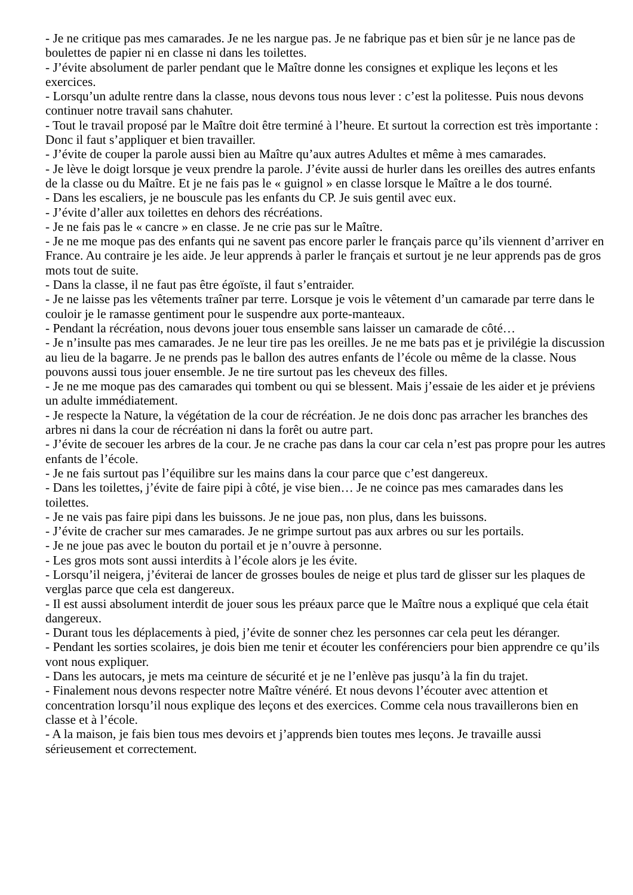- Je ne critique pas mes camarades. Je ne les nargue pas. Je ne fabrique pas et bien sûr je ne lance pas de boulettes de papier ni en classe ni dans les toilettes.
- J’évite absolument de parler pendant que le Maître donne les consignes et explique les leçons et les exercices.
- Lorsqu’un adulte rentre dans la classe, nous devons tous nous lever : c’est la politesse. Puis nous devons continuer notre travail sans chahuter.
- Tout le travail proposé par le Maître doit être terminé à l’heure. Et surtout la correction est très importante : Donc il faut s’appliquer et bien travailler.
- J’évite de couper la parole aussi bien au Maître qu’aux autres Adultes et même à mes camarades.
- Je lève le doigt lorsque je veux prendre la parole. J’évite aussi de hurler dans les oreilles des autres enfants de la classe ou du Maître. Et je ne fais pas le « guignol » en classe lorsque le Maître a le dos tourné.
- Dans les escaliers, je ne bouscule pas les enfants du CP. Je suis gentil avec eux.
- J’évite d’aller aux toilettes en dehors des récréations.
- Je ne fais pas le « cancre » en classe. Je ne crie pas sur le Maître.
- Je ne me moque pas des enfants qui ne savent pas encore parler le français parce qu’ils viennent d’arriver en France. Au contraire je les aide. Je leur apprends à parler le français et surtout je ne leur apprends pas de gros mots tout de suite.
- Dans la classe, il ne faut pas être égoïste, il faut s’entraider.
- Je ne laisse pas les vêtements traîner par terre. Lorsque je vois le vêtement d’un camarade par terre dans le couloir je le ramasse gentiment pour le suspendre aux porte-manteaux.
- Pendant la récréation, nous devons jouer tous ensemble sans laisser un camarade de côté…
- Je n’insulte pas mes camarades. Je ne leur tire pas les oreilles. Je ne me bats pas et je privilégie la discussion au lieu de la bagarre. Je ne prends pas le ballon des autres enfants de l’école ou même de la classe. Nous pouvons aussi tous jouer ensemble. Je ne tire surtout pas les cheveux des filles.
- Je ne me moque pas des camarades qui tombent ou qui se blessent. Mais j’essaie de les aider et je préviens un adulte immédiatement.
- Je respecte la Nature, la végétation de la cour de récréation. Je ne dois donc pas arracher les branches des arbres ni dans la cour de récréation ni dans la forêt ou autre part.
- J’évite de secouer les arbres de la cour. Je ne crache pas dans la cour car cela n’est pas propre pour les autres enfants de l’école.
- Je ne fais surtout pas l’équilibre sur les mains dans la cour parce que c’est dangereux.
- Dans les toilettes, j’évite de faire pipi à côté, je vise bien… Je ne coince pas mes camarades dans les toilettes.
- Je ne vais pas faire pipi dans les buissons. Je ne joue pas, non plus, dans les buissons.
- J’évite de cracher sur mes camarades. Je ne grimpe surtout pas aux arbres ou sur les portails.
- Je ne joue pas avec le bouton du portail et je n’ouvre à personne.
- Les gros mots sont aussi interdits à l’école alors je les évite.
- Lorsqu’il neigera, j’éviterai de lancer de grosses boules de neige et plus tard de glisser sur les plaques de verglas parce que cela est dangereux.
- Il est aussi absolument interdit de jouer sous les préaux parce que le Maître nous a expliqué que cela était dangereux.
- Durant tous les déplacements à pied, j’évite de sonner chez les personnes car cela peut les déranger.
- Pendant les sorties scolaires, je dois bien me tenir et écouter les conférenciers pour bien apprendre ce qu’ils vont nous expliquer.
- Dans les autocars, je mets ma ceinture de sécurité et je ne l’enlève pas jusqu’à la fin du trajet.
- Finalement nous devons respecter notre Maître vénéré. Et nous devons l’écouter avec attention et concentration lorsqu’il nous explique des leçons et des exercices. Comme cela nous travaillerons bien en classe et à l’école.
- A la maison, je fais bien tous mes devoirs et j’apprends bien toutes mes leçons. Je travaille aussi sérieusement et correctement.